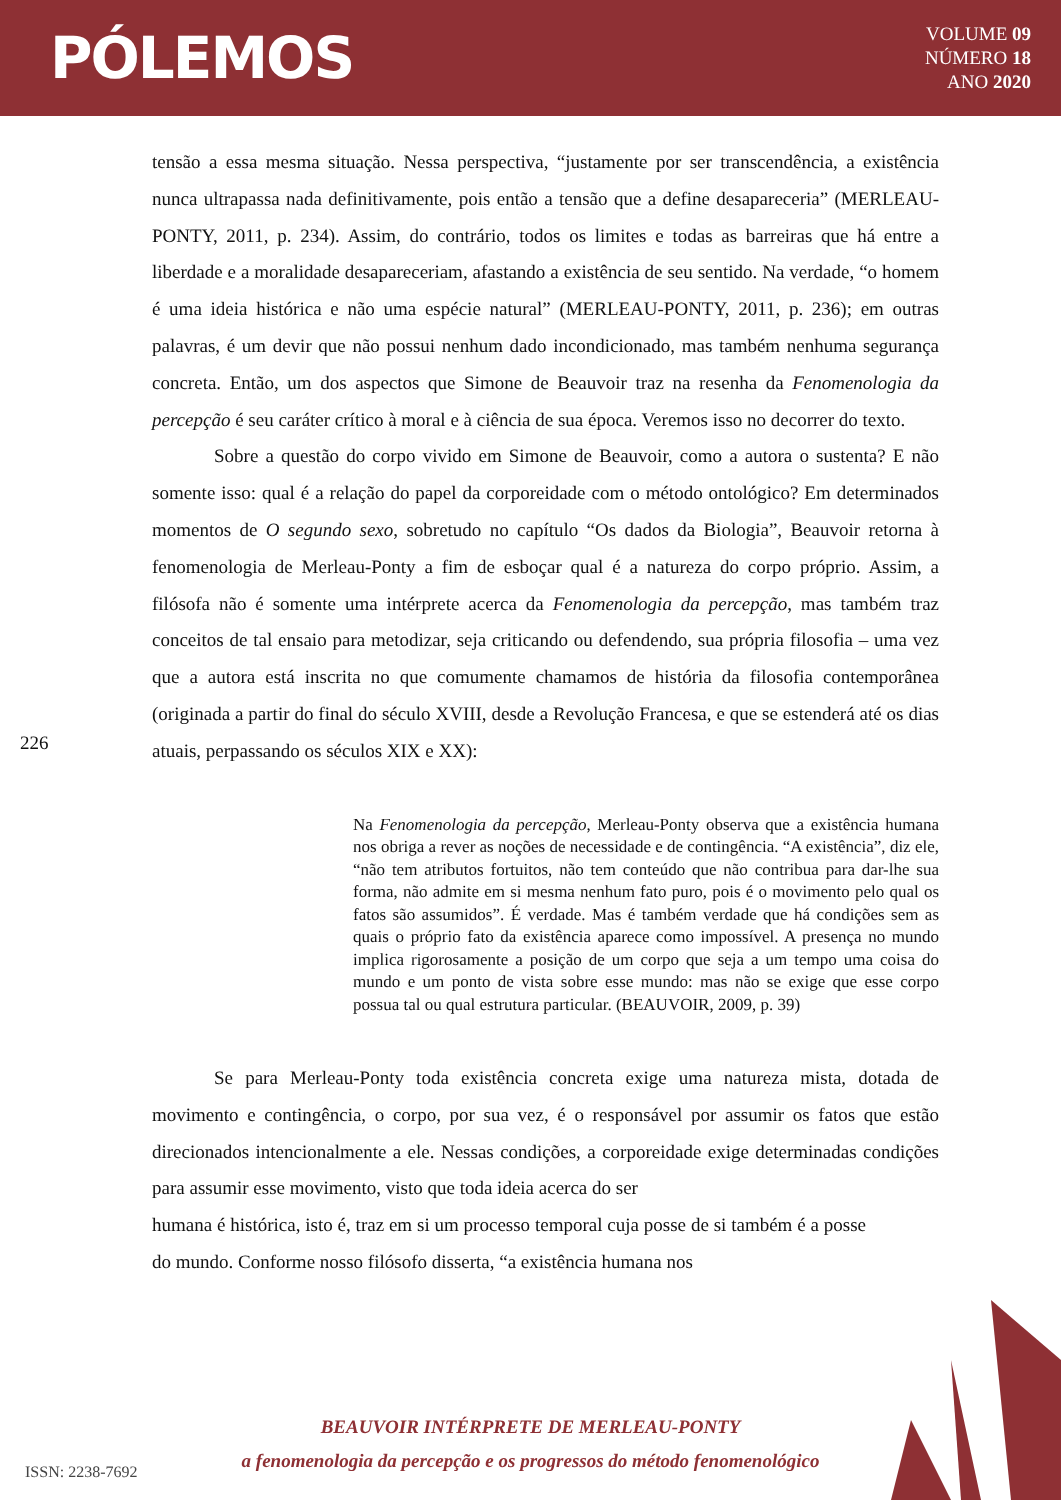PÓLEMOS
VOLUME 09
NÚMERO 18
ANO 2020
226
tensão a essa mesma situação. Nessa perspectiva, “justamente por ser transcendência, a existência nunca ultrapassa nada definitivamente, pois então a tensão que a define desapareceria” (MERLEAU-PONTY, 2011, p. 234). Assim, do contrário, todos os limites e todas as barreiras que há entre a liberdade e a moralidade desapareceriam, afastando a existência de seu sentido. Na verdade, “o homem é uma ideia histórica e não uma espécie natural” (MERLEAU-PONTY, 2011, p. 236); em outras palavras, é um devir que não possui nenhum dado incondicionado, mas também nenhuma segurança concreta. Então, um dos aspectos que Simone de Beauvoir traz na resenha da Fenomenologia da percepção é seu caráter crítico à moral e à ciência de sua época. Veremos isso no decorrer do texto.
Sobre a questão do corpo vivido em Simone de Beauvoir, como a autora o sustenta? E não somente isso: qual é a relação do papel da corporeidade com o método ontológico? Em determinados momentos de O segundo sexo, sobretudo no capítulo “Os dados da Biologia”, Beauvoir retorna à fenomenologia de Merleau-Ponty a fim de esboçar qual é a natureza do corpo próprio. Assim, a filósofa não é somente uma intérprete acerca da Fenomenologia da percepção, mas também traz conceitos de tal ensaio para metodizar, seja criticando ou defendendo, sua própria filosofia – uma vez que a autora está inscrita no que comumente chamamos de história da filosofia contemporânea (originada a partir do final do século XVIII, desde a Revolução Francesa, e que se estenderá até os dias atuais, perpassando os séculos XIX e XX):
Na Fenomenologia da percepção, Merleau-Ponty observa que a existência humana nos obriga a rever as noções de necessidade e de contingência. “A existência”, diz ele, “não tem atributos fortuitos, não tem conteúdo que não contribua para dar-lhe sua forma, não admite em si mesma nenhum fato puro, pois é o movimento pelo qual os fatos são assumidos”. É verdade. Mas é também verdade que há condições sem as quais o próprio fato da existência aparece como impossível. A presença no mundo implica rigorosamente a posição de um corpo que seja a um tempo uma coisa do mundo e um ponto de vista sobre esse mundo: mas não se exige que esse corpo possua tal ou qual estrutura particular. (BEAUVOIR, 2009, p. 39)
Se para Merleau-Ponty toda existência concreta exige uma natureza mista, dotada de movimento e contingência, o corpo, por sua vez, é o responsável por assumir os fatos que estão direcionados intencionalmente a ele. Nessas condições, a corporeidade exige determinadas condições para assumir esse movimento, visto que toda ideia acerca do ser
humana é histórica, isto é, traz em si um processo temporal cuja posse de si também é a posse do mundo. Conforme nosso filósofo disserta, “a existência humana nos
BEAUVOIR INTÉRPRETE DE MERLEAU-PONTY
a fenomenologia da percepção e os progressos do método fenomenológico
ISSN: 2238-7692